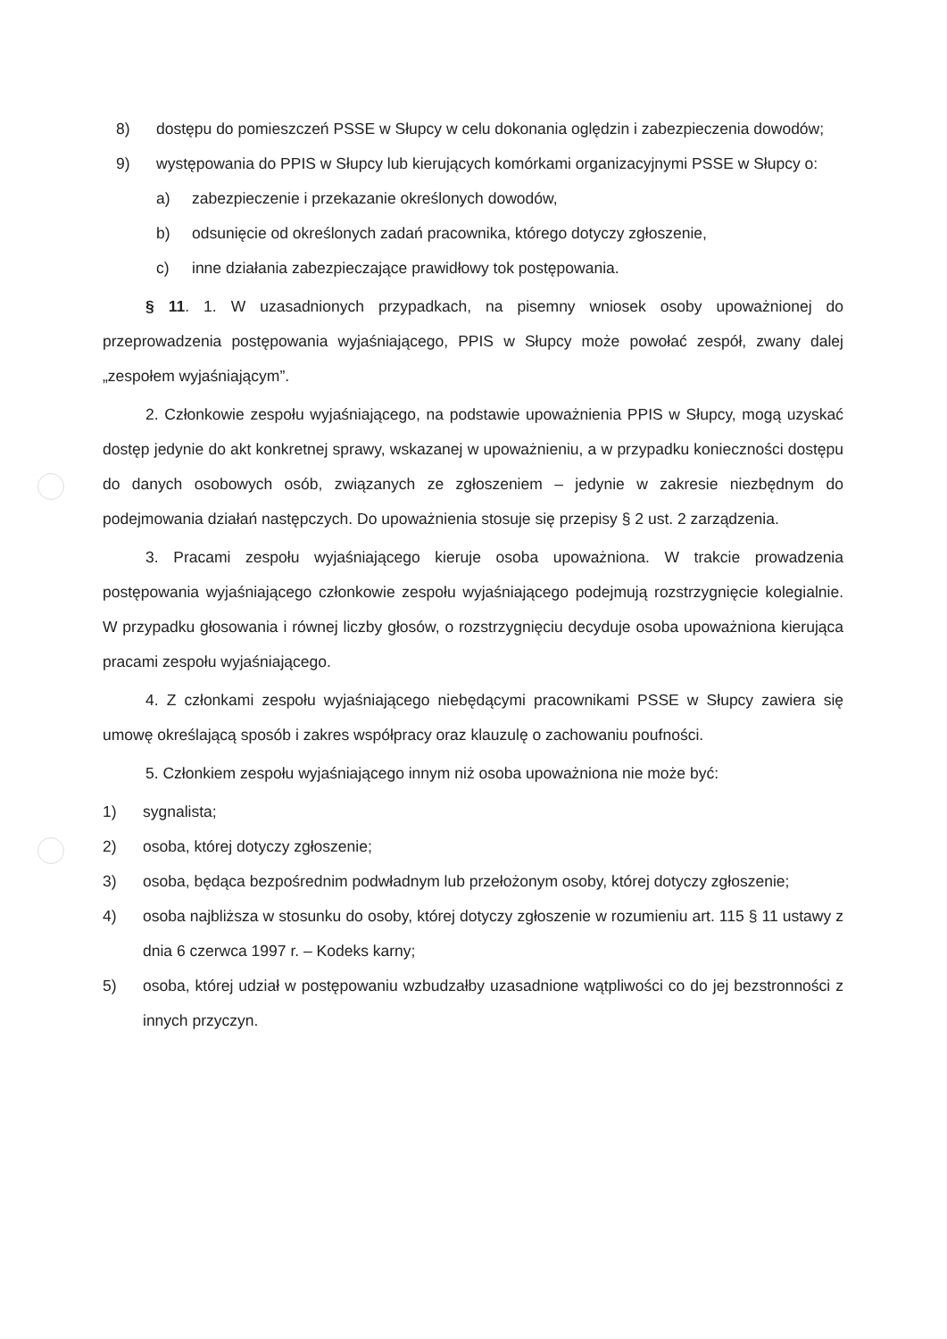8) dostępu do pomieszczeń PSSE w Słupcy w celu dokonania oględzin i zabezpieczenia dowodów;
9) występowania do PPIS w Słupcy lub kierujących komórkami organizacyjnymi PSSE w Słupcy o:
a) zabezpieczenie i przekazanie określonych dowodów,
b) odsunięcie od określonych zadań pracownika, którego dotyczy zgłoszenie,
c) inne działania zabezpieczające prawidłowy tok postępowania.
§ 11. 1. W uzasadnionych przypadkach, na pisemny wniosek osoby upoważnionej do przeprowadzenia postępowania wyjaśniającego, PPIS w Słupcy może powołać zespół, zwany dalej „zespołem wyjaśniającym”.
2. Członkowie zespołu wyjaśniającego, na podstawie upoważnienia PPIS w Słupcy, mogą uzyskać dostęp jedynie do akt konkretnej sprawy, wskazanej w upoważnieniu, a w przypadku konieczności dostępu do danych osobowych osób, związanych ze zgłoszeniem – jedynie w zakresie niezbędnym do podejmowania działań następczych. Do upoważnienia stosuje się przepisy § 2 ust. 2 zarządzenia.
3. Pracami zespołu wyjaśniającego kieruje osoba upoważniona. W trakcie prowadzenia postępowania wyjaśniającego członkowie zespołu wyjaśniającego podejmują rozstrzygnięcie kolegialnie. W przypadku głosowania i równej liczby głosów, o rozstrzygnięciu decyduje osoba upoważniona kierująca pracami zespołu wyjaśniającego.
4. Z członkami zespołu wyjaśniającego niebędącymi pracownikami PSSE w Słupcy zawiera się umowę określającą sposób i zakres współpracy oraz klauzulę o zachowaniu poufności.
5. Członkiem zespołu wyjaśniającego innym niż osoba upoważniona nie może być:
1) sygnalista;
2) osoba, której dotyczy zgłoszenie;
3) osoba, będąca bezpośrednim podwładnym lub przełożonym osoby, której dotyczy zgłoszenie;
4) osoba najbliższa w stosunku do osoby, której dotyczy zgłoszenie w rozumieniu art. 115 § 11 ustawy z dnia 6 czerwca 1997 r. – Kodeks karny;
5) osoba, której udział w postępowaniu wzbudzałby uzasadnione wątpliwości co do jej bezstronności z innych przyczyn.